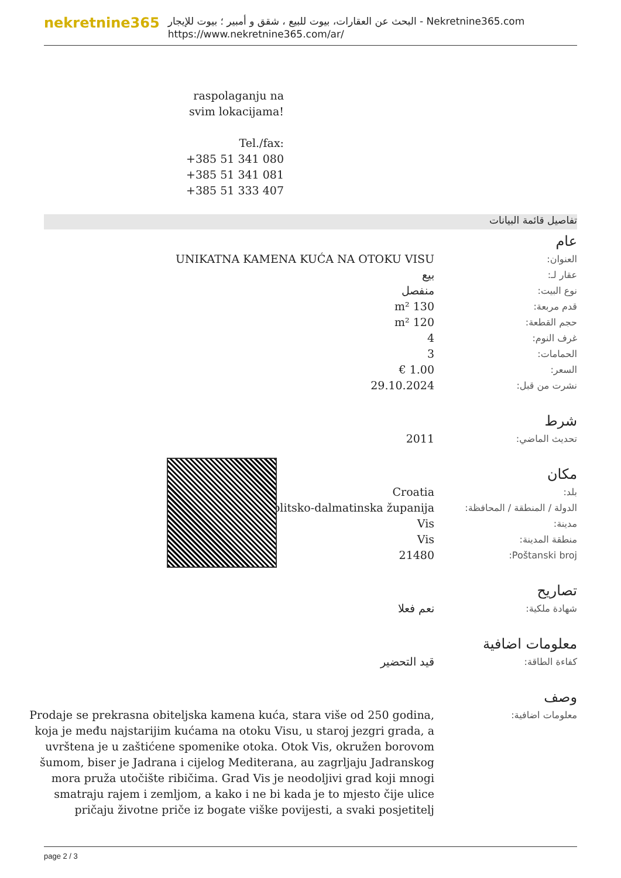nekretnine365
البحث عن العقارات، بيوت للبيع ، شقق و أمبير ؛ بيوت للإيجار - Nekretnine365.com
https://www.nekretnine365.com/ar/
raspolaganju na svim lokacijama!
Tel./fax:
+385 51 341 080
+385 51 341 081
+385 51 333 407
تفاصيل قائمة البيانات
عام
| العنوان: | UNIKATNA KAMENA KUĆA NA OTOKU VISU |
| عقار لـ: | بيع |
| نوع البيت: | منفصل |
| قدم مربعة: | 130 m² |
| حجم القطعة: | 120 m² |
| غرف النوم: | 4 |
| الحمامات: | 3 |
| السعر: | 1.00 € |
| نشرت من قبل: | 29.10.2024 |
شرط
| تحديث الماضي: | 2011 |
مكان
| بلد: | Croatia |
| الدولة / المنطقة / المحافظة: | Splitsko-dalmatinska županija |
| مدينة: | Vis |
| منطقة المدينة: | Vis |
| Poštanski broj: | 21480 |
تصاريح
| شهادة ملكية: | نعم فعلا |
معلومات اضافية
| كفاءة الطاقة: | قيد التحضير |
وصف
| معلومات اضافية: | Prodaje se prekrasna obiteljska kamena kuća, stara više od 250 godina, koja je među najstarijim kućama na otoku Visu, u staroj jezgri grada, a uvrštena je u zaštićene spomenike otoka. Otok Vis, okružen borovom šumom, biser je Jadrana i cijelog Mediterana, au zagrljaju Jadranskog mora pruža utočište ribičima. Grad Vis je neodoljivi grad koji mnogi smatraju rajem i zemljom, a kako i ne bi kada je to mjesto čije ulice pričaju životne priče iz bogate viške povijesti, a svaki posjetitelj |
page 2 / 3